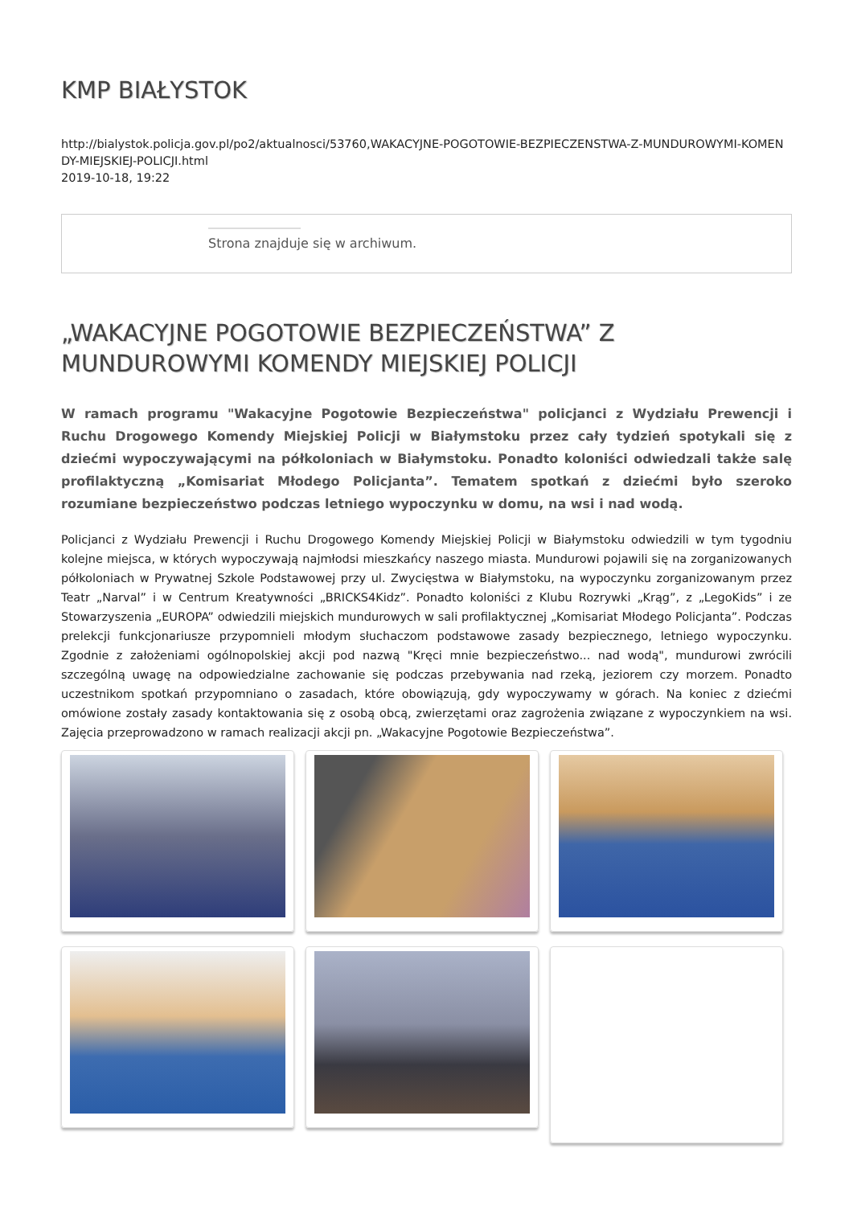KMP BIAŁYSTOK
http://bialystok.policja.gov.pl/po2/aktualnosci/53760,WAKACYJNE-POGOTOWIE-BEZPIECZENSTWA-Z-MUNDUROWYMI-KOMEN DY-MIEJSKIEJ-POLICJI.html
2019-10-18, 19:22
Strona znajduje się w archiwum.
„WAKACYJNE POGOTOWIE BEZPIECZEŃSTWA” Z MUNDUROWYMI KOMENDY MIEJSKIEJ POLICJI
W ramach programu "Wakacyjne Pogotowie Bezpieczeństwa" policjanci z Wydziału Prewencji i Ruchu Drogowego Komendy Miejskiej Policji w Białymstoku przez cały tydzień spotykali się z dziećmi wypoczywającymi na półkoloniach w Białymstoku. Ponadto koloniści odwiedzali także salę profilaktyczną „Komisariat Młodego Policjanta”. Tematem spotkań z dziećmi było szeroko rozumiane bezpieczeństwo podczas letniego wypoczynku w domu, na wsi i nad wodą.
Policjanci z Wydziału Prewencji i Ruchu Drogowego Komendy Miejskiej Policji w Białymstoku odwiedzili w tym tygodniu kolejne miejsca, w których wypoczywają najmłodsi mieszkańcy naszego miasta. Mundurowi pojawili się na zorganizowanych półkoloniach w Prywatnej Szkole Podstawowej przy ul. Zwycięstwa w Białymstoku, na wypoczynku zorganizowanym przez Teatr „Narval” i w Centrum Kreatywności „BRICKS4Kidz”. Ponadto koloniści z Klubu Rozrywki „Krąg”, z „LegoKids” i ze Stowarzyszenia „EUROPA” odwiedzili miejskich mundurowych w sali profilaktycznej „Komisariat Młodego Policjanta”. Podczas prelekcji funkcjonariusze przypomnieli młodym słuchaczom podstawowe zasady bezpiecznego, letniego wypoczynku. Zgodnie z założeniami ogólnopolskiej akcji pod nazwą "Kręci mnie bezpieczeństwo... nad wodą", mundurowi zwrócili szczególną uwagę na odpowiedzialne zachowanie się podczas przebywania nad rzeką, jeziorem czy morzem. Ponadto uczestnikom spotkań przypomniano o zasadach, które obowiązują, gdy wypoczywamy w górach. Na koniec z dziećmi omówione zostały zasady kontaktowania się z osobą obcą, zwierzętami oraz zagrożenia związane z wypoczynkiem na wsi. Zajęcia przeprowadzono w ramach realizacji akcji pn. „Wakacyjne Pogotowie Bezpieczeństwa”.